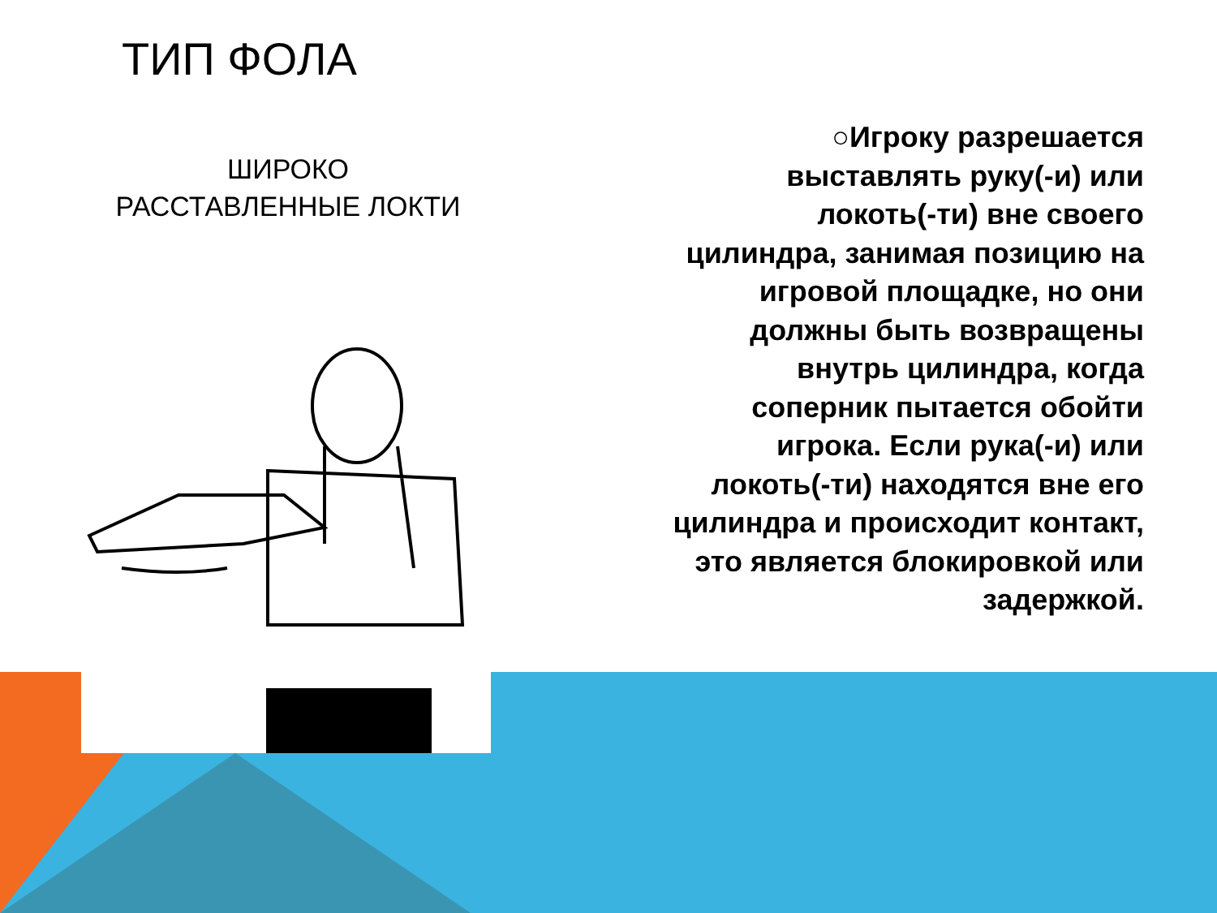ТИП ФОЛА
ШИРОКО
РАССТАВЛЕННЫЕ ЛОКТИ
○Игроку разрешается выставлять руку(-и) или локоть(-ти) вне своего цилиндра, занимая позицию на игровой площадке, но они должны быть возвращены внутрь цилиндра, когда соперник пытается обойти игрока. Если рука(-и) или локоть(-ти) находятся вне его цилиндра и происходит контакт, это является блокировкой или задержкой.